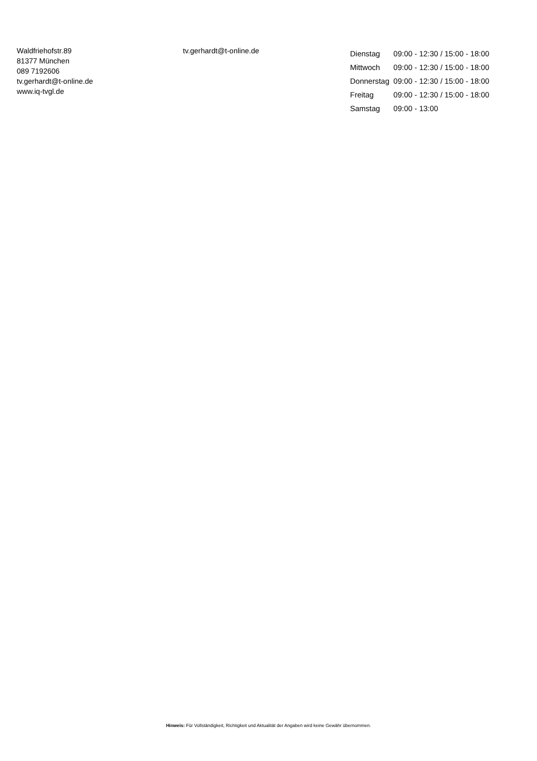Waldfriehofstr.89
81377 München
089 7192606
tv.gerhardt@t-online.de
www.iq-tvgl.de
tv.gerhardt@t-online.de
| Dienstag | 09:00 - 12:30 / 15:00 - 18:00 |
| Mittwoch | 09:00 - 12:30 / 15:00 - 18:00 |
| Donnerstag | 09:00 - 12:30 / 15:00 - 18:00 |
| Freitag | 09:00 - 12:30 / 15:00 - 18:00 |
| Samstag | 09:00 - 13:00 |
Hinweis: Für Vollständigkeit, Richtigkeit und Aktualität der Angaben wird keine Gewähr übernommen.